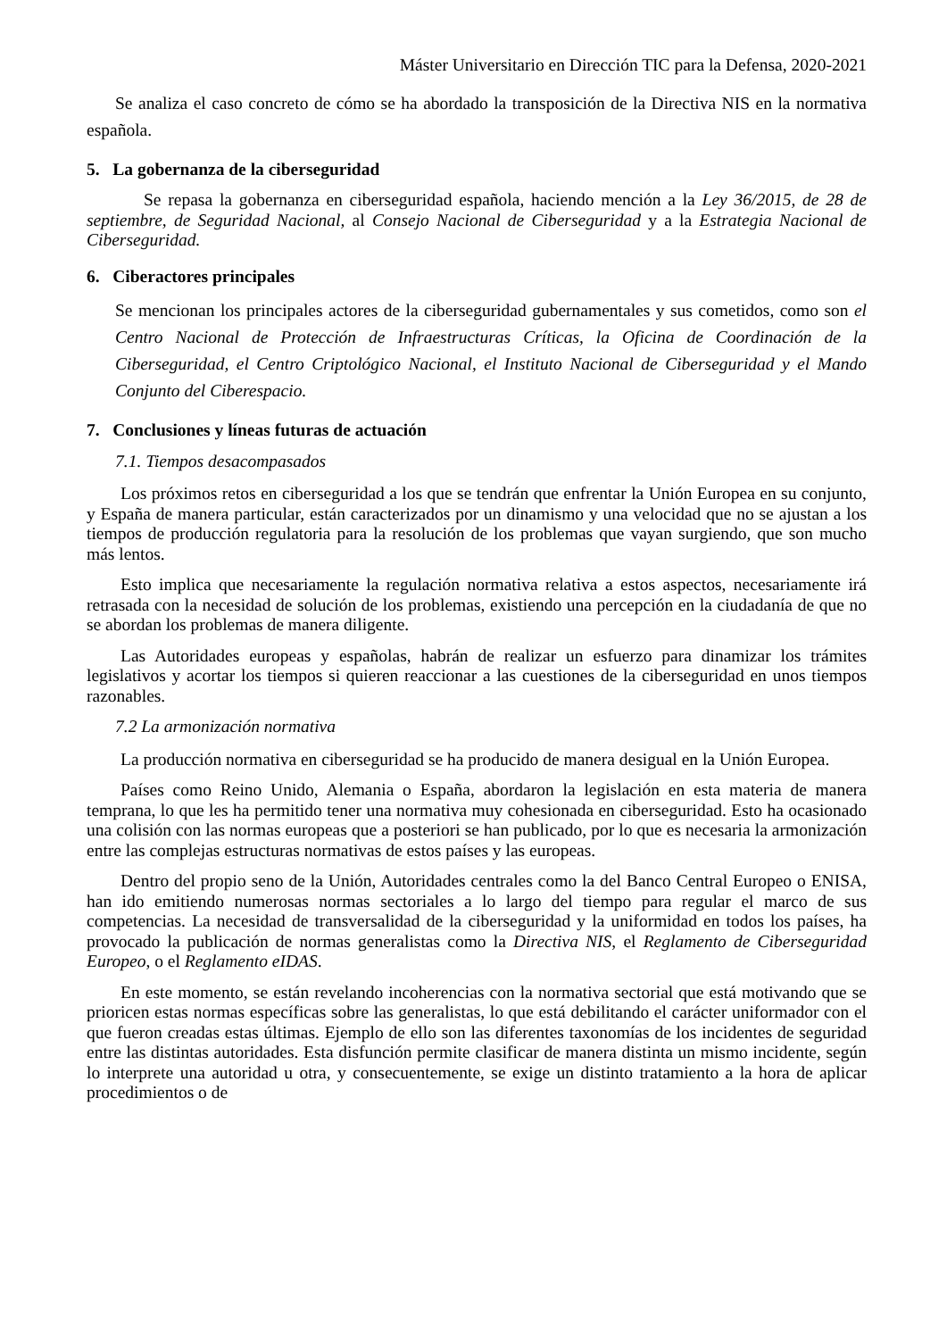Máster Universitario en Dirección TIC para la Defensa, 2020-2021
Se analiza el caso concreto de cómo se ha abordado la transposición de la Directiva NIS en la normativa española.
5. La gobernanza de la ciberseguridad
Se repasa la gobernanza en ciberseguridad española, haciendo mención a la Ley 36/2015, de 28 de septiembre, de Seguridad Nacional, al Consejo Nacional de Ciberseguridad y a la Estrategia Nacional de Ciberseguridad.
6. Ciberactores principales
Se mencionan los principales actores de la ciberseguridad gubernamentales y sus cometidos, como son el Centro Nacional de Protección de Infraestructuras Críticas, la Oficina de Coordinación de la Ciberseguridad, el Centro Criptológico Nacional, el Instituto Nacional de Ciberseguridad y el Mando Conjunto del Ciberespacio.
7. Conclusiones y líneas futuras de actuación
7.1. Tiempos desacompasados
Los próximos retos en ciberseguridad a los que se tendrán que enfrentar la Unión Europea en su conjunto, y España de manera particular, están caracterizados por un dinamismo y una velocidad que no se ajustan a los tiempos de producción regulatoria para la resolución de los problemas que vayan surgiendo, que son mucho más lentos.
Esto implica que necesariamente la regulación normativa relativa a estos aspectos, necesariamente irá retrasada con la necesidad de solución de los problemas, existiendo una percepción en la ciudadanía de que no se abordan los problemas de manera diligente.
Las Autoridades europeas y españolas, habrán de realizar un esfuerzo para dinamizar los trámites legislativos y acortar los tiempos si quieren reaccionar a las cuestiones de la ciberseguridad en unos tiempos razonables.
7.2 La armonización normativa
La producción normativa en ciberseguridad se ha producido de manera desigual en la Unión Europea.
Países como Reino Unido, Alemania o España, abordaron la legislación en esta materia de manera temprana, lo que les ha permitido tener una normativa muy cohesionada en ciberseguridad. Esto ha ocasionado una colisión con las normas europeas que a posteriori se han publicado, por lo que es necesaria la armonización entre las complejas estructuras normativas de estos países y las europeas.
Dentro del propio seno de la Unión, Autoridades centrales como la del Banco Central Europeo o ENISA, han ido emitiendo numerosas normas sectoriales a lo largo del tiempo para regular el marco de sus competencias. La necesidad de transversalidad de la ciberseguridad y la uniformidad en todos los países, ha provocado la publicación de normas generalistas como la Directiva NIS, el Reglamento de Ciberseguridad Europeo, o el Reglamento eIDAS.
En este momento, se están revelando incoherencias con la normativa sectorial que está motivando que se prioricen estas normas específicas sobre las generalistas, lo que está debilitando el carácter uniformador con el que fueron creadas estas últimas. Ejemplo de ello son las diferentes taxonomías de los incidentes de seguridad entre las distintas autoridades. Esta disfunción permite clasificar de manera distinta un mismo incidente, según lo interprete una autoridad u otra, y consecuentemente, se exige un distinto tratamiento a la hora de aplicar procedimientos o de